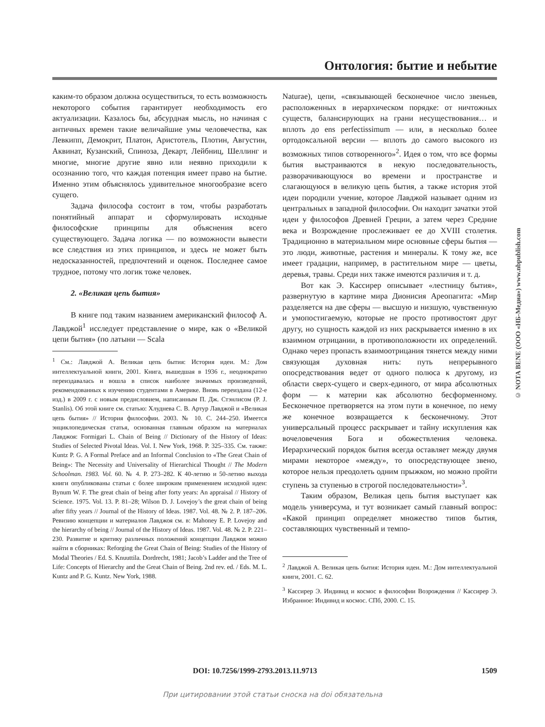Онтология: бытие и небытие
каким-то образом должна осуществиться, то есть возможность некоторого события гарантирует необходимость его актуализации. Казалось бы, абсурдная мысль, но начиная с античных времен такие величайшие умы человечества, как Левкипп, Демокрит, Платон, Аристотель, Плотин, Августин, Аквинат, Кузанский, Спиноза, Декарт, Лейбниц, Шеллинг и многие, многие другие явно или неявно приходили к осознанию того, что каждая потенция имеет право на бытие. Именно этим объяснялось удивительное многообразие всего сущего.
Задача философа состоит в том, чтобы разработать понятийный аппарат и сформулировать исходные философские принципы для объяснения всего существующего. Задача логика — по возможности вывести все следствия из этих принципов, и здесь не может быть недосказанностей, предпочтений и оценок. Последнее самое трудное, потому что логик тоже человек.
2. «Великая цепь бытия»
В книге под таким названием американский философ А. Лавджой<sup>1</sup> исследует представление о мире, как о «Великой цепи бытия» (по латыни — Scala
<sup>1</sup> См.: Лавджой А. Великая цепь бытия: История идеи. М.: Дом интеллектуальной книги, 2001. Книга, вышедшая в 1936 г., неоднократно переиздавалась и вошла в список наиболее значимых произведений, рекомендованных к изучению студентами в Америке. Вновь переиздана (12-е изд.) в 2009 г. с новым предисловием, написанным П. Дж. Стэнлисом (P. J. Stanlis). Об этой книге см. статью: Хлуднева С. В. Артур Лавджой и «Великая цепь бытия» // История философии. 2003. № 10. С. 244–250. Имеется энциклопедическая статья, основанная главным образом на материалах Лавджоя: Formigari L. Chain of Being // Dictionary of the History of Ideas: Studies of Selected Pivotal Ideas. Vol. I. New York, 1968. P. 325–335. См. также: Kuntz P. G. A Formal Preface and an Informal Conclusion to «The Great Chain of Being»: The Necessity and Universality of Hierarchical Thought // The Modern Schoolman. 1983. Vol. 60. № 4. P. 273–282. К 40-летию и 50-летию выхода книги опубликованы статьи с более широким применением исходной идеи: Bynum W. F. The great chain of being after forty years: An appraisal // History of Science. 1975. Vol. 13. P. 81–28; Wilson D. J. Lovejoy’s the great chain of being after fifty years // Journal of the History of Ideas. 1987. Vol. 48. № 2. P. 187–206. Ревизию концепции и материалов Лавджоя см. в: Mahoney E. P. Lovejoy and the hierarchy of being // Journal of the History of Ideas. 1987. Vol. 48. № 2. P. 221–230. Развитие и критику различных положений концепции Лавджоя можно найти в сборниках: Reforging the Great Chain of Being: Studies of the History of Modal Theories / Ed. S. Knuuttila. Dordrecht, 1981; Jacob’s Ladder and the Tree of Life: Concepts of Hierarchy and the Great Chain of Being. 2nd rev. ed. / Eds. M. L. Kuntz and P. G. Kuntz. New York, 1988.
Naturae), цепи, «связывающей бесконечное число звеньев, расположенных в иерархическом порядке: от ничтожных существ, балансирующих на грани несуществования… и вплоть до ens perfectissimum — или, в несколько более ортодоксальной версии — вплоть до самого высокого из возможных типов сотворенного»<sup>2</sup>. Идея о том, что все формы бытия выстраиваются в некую последовательность, разворачивающуюся во времени и пространстве и слагающуюся в великую цепь бытия, а также история этой идеи породили учение, которое Лавджой называет одним из центральных в западной философии. Он находит зачатки этой идеи у философов Древней Греции, а затем через Средние века и Возрождение прослеживает ее до XVIII столетия. Традиционно в материальном мире основные сферы бытия — это люди, животные, растения и минералы. К тому же, все имеет градации, например, в растительном мире — цветы, деревья, травы. Среди них также имеются различия и т. д.
Вот как Э. Кассирер описывает «лестницу бытия», развернутую в картине мира Дионисия Ареопагита: «Мир разделяется на две сферы — высшую и низшую, чувственную и умопостигаемую, которые не просто противостоят друг другу, но сущность каждой из них раскрывается именно в их взаимном отрицании, в противоположности их определений. Однако через пропасть взаимоотрицания тянется между ними связующая духовная нить: путь непрерывного опосредствования ведет от одного полюса к другому, из области сверх-сущего и сверх-единого, от мира абсолютных форм — к материи как абсолютно бесформенному. Бесконечное претворяется на этом пути в конечное, по нему же конечное возвращается к бесконечному. Этот универсальный процесс раскрывает и тайну искупления как вочеловечения Бога и обожествления человека. Иерархический порядок бытия всегда оставляет между двумя мирами некоторое «между», то опосредствующее звено, которое нельзя преодолеть одним прыжком, но можно пройти ступень за ступенью в строгой последовательности»<sup>3</sup>.
Таким образом, Великая цепь бытия выступает как модель универсума, и тут возникает самый главный вопрос: «Какой принцип определяет множество типов бытия, составляющих чувственный и темпо-
<sup>2</sup> Лавджой А. Великая цепь бытия: История идеи. М.: Дом интеллектуальной книги, 2001. С. 62.
<sup>3</sup> Кассирер Э. Индивид и космос в философии Возрождения // Кассирер Э. Избранное: Индивид и космос. СПб, 2000. С. 15.
© NOTA BENE (ООО «НБ-Медиа») www.nbpublish.com
DOI: 10.7256/1999-2793.2013.11.9713 1509
При цитировании этой статьи сноска на doi обязательна